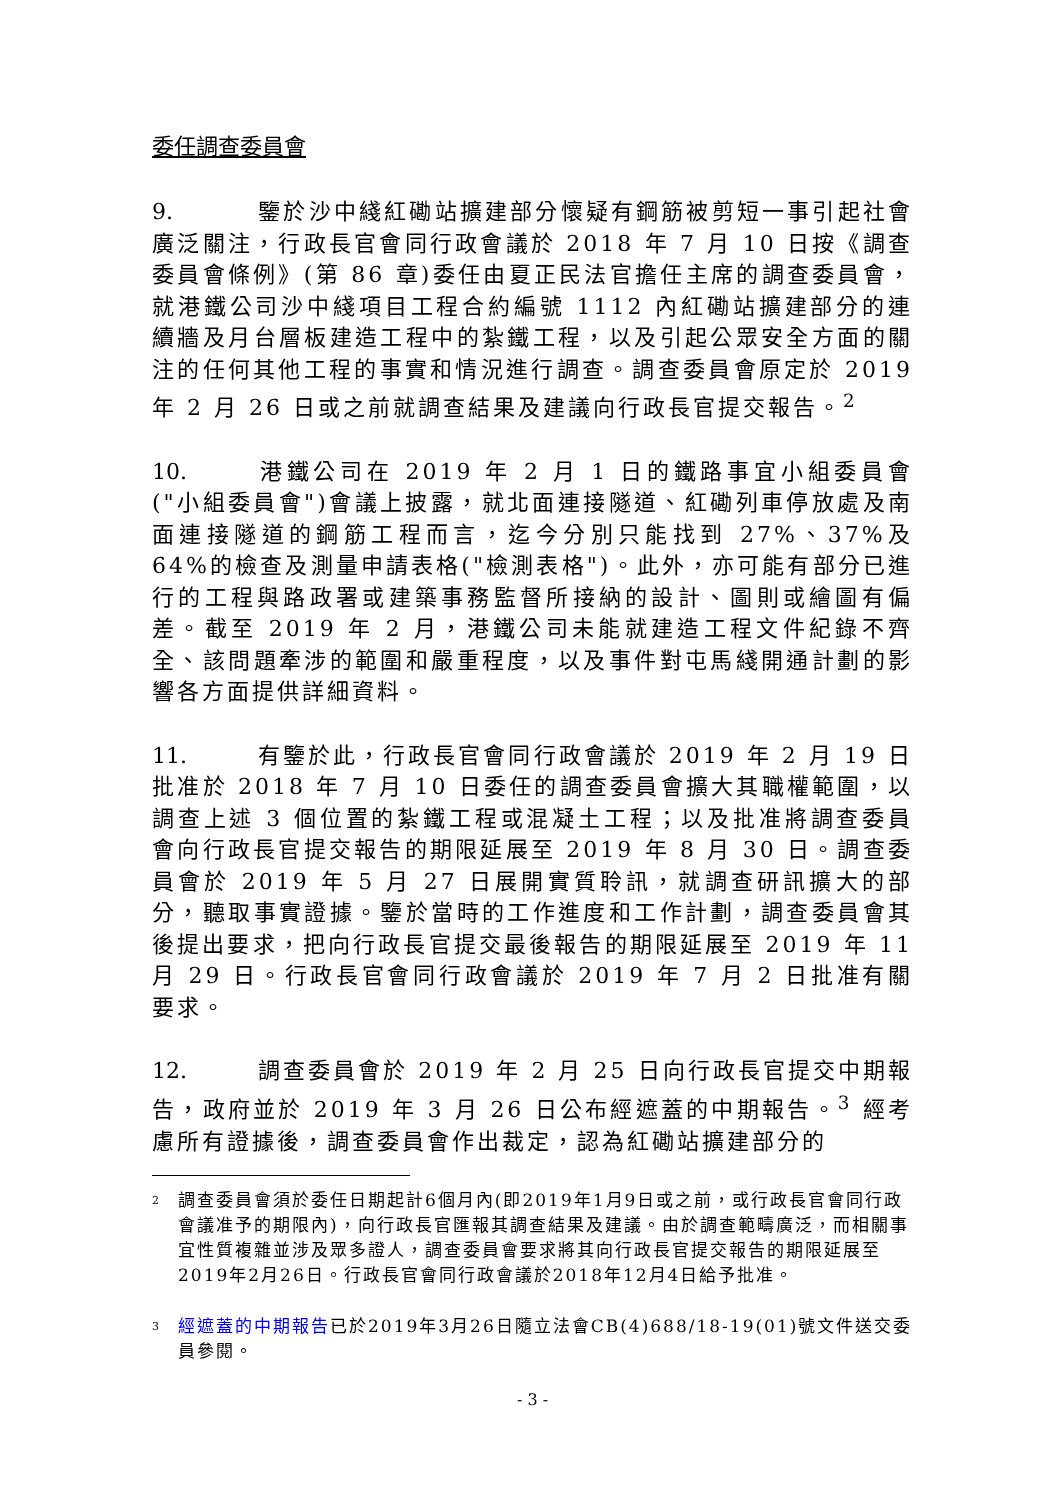委任調查委員會
9. 鑒於沙中綫紅磡站擴建部分懷疑有鋼筋被剪短一事引起社會廣泛關注，行政長官會同行政會議於 2018 年 7 月 10 日按《調查委員會條例》(第 86 章)委任由夏正民法官擔任主席的調查委員會，就港鐵公司沙中綫項目工程合約編號 1112 內紅磡站擴建部分的連續牆及月台層板建造工程中的紮鐵工程，以及引起公眾安全方面的關注的任何其他工程的事實和情況進行調查。調查委員會原定於 2019 年 2 月 26 日或之前就調查結果及建議向行政長官提交報告。<sup>2</sup>
10. 港鐵公司在 2019 年 2 月 1 日的鐵路事宜小組委員會("小組委員會")會議上披露，就北面連接隧道、紅磡列車停放處及南面連接隧道的鋼筋工程而言，迄今分別只能找到 27%、37%及 64%的檢查及測量申請表格("檢測表格")。此外，亦可能有部分已進行的工程與路政署或建築事務監督所接納的設計、圖則或繪圖有偏差。截至 2019 年 2 月，港鐵公司未能就建造工程文件紀錄不齊全、該問題牽涉的範圍和嚴重程度，以及事件對屯馬綫開通計劃的影響各方面提供詳細資料。
11. 有鑒於此，行政長官會同行政會議於 2019 年 2 月 19 日批准於 2018 年 7 月 10 日委任的調查委員會擴大其職權範圍，以調查上述 3 個位置的紮鐵工程或混凝土工程；以及批准將調查委員會向行政長官提交報告的期限延展至 2019 年 8 月 30 日。調查委員會於 2019 年 5 月 27 日展開實質聆訊，就調查研訊擴大的部分，聽取事實證據。鑒於當時的工作進度和工作計劃，調查委員會其後提出要求，把向行政長官提交最後報告的期限延展至 2019 年 11 月 29 日。行政長官會同行政會議於 2019 年 7 月 2 日批准有關要求。
12. 調查委員會於 2019 年 2 月 25 日向行政長官提交中期報告，政府並於 2019 年 3 月 26 日公布經遮蓋的中期報告。<sup>3</sup> 經考慮所有證據後，調查委員會作出裁定，認為紅磡站擴建部分的
<sup>2</sup>
調查委員會須於委任日期起計6個月內(即2019年1月9日或之前，或行政長官會同行政會議准予的期限內)，向行政長官匯報其調查結果及建議。由於調查範疇廣泛，而相關事宜性質複雜並涉及眾多證人，調查委員會要求將其向行政長官提交報告的期限延展至2019年2月26日。行政長官會同行政會議於2018年12月4日給予批准。
<sup>3</sup>
經遮蓋的中期報告已於2019年3月26日隨立法會CB(4)688/18-19(01)號文件送交委員參閱。
- 3 -